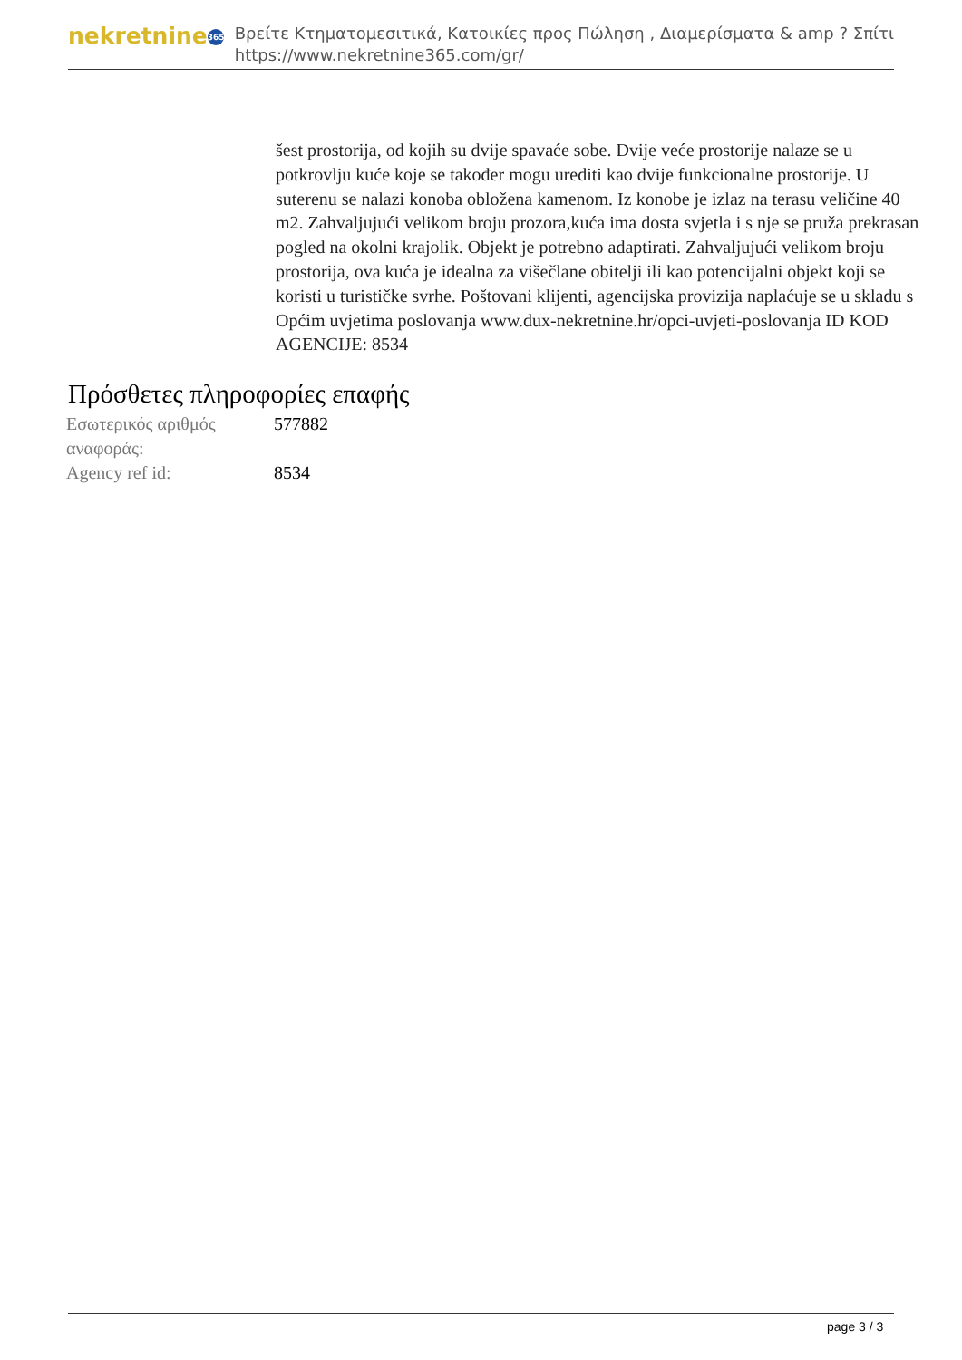nekretnine 365
Βρείτε Κτηματομεσιτικά, Κατοικίες προς Πώληση , Διαμερίσματα & amp ? Σπίτι
https://www.nekretnine365.com/gr/
šest prostorija, od kojih su dvije spavaće sobe. Dvije veće prostorije nalaze se u potkrovlju kuće koje se također mogu urediti kao dvije funkcionalne prostorije. U suterenu se nalazi konoba obložena kamenom. Iz konobe je izlaz na terasu veličine 40 m2. Zahvaljujući velikom broju prozora,kuća ima dosta svjetla i s nje se pruža prekrasan pogled na okolni krajolik. Objekt je potrebno adaptirati. Zahvaljujući velikom broju prostorija, ova kuća je idealna za višečlane obitelji ili kao potencijalni objekt koji se koristi u turističke svrhe. Poštovani klijenti, agencijska provizija naplaćuje se u skladu s Općim uvjetima poslovanja www.dux-nekretnine.hr/opci-uvjeti-poslovanja ID KOD AGENCIJE: 8534
Πρόσθετες πληροφορίες επαφής
| Εσωτερικός αριθμός αναφοράς: | 577882 |
| Agency ref id: | 8534 |
page 3 / 3